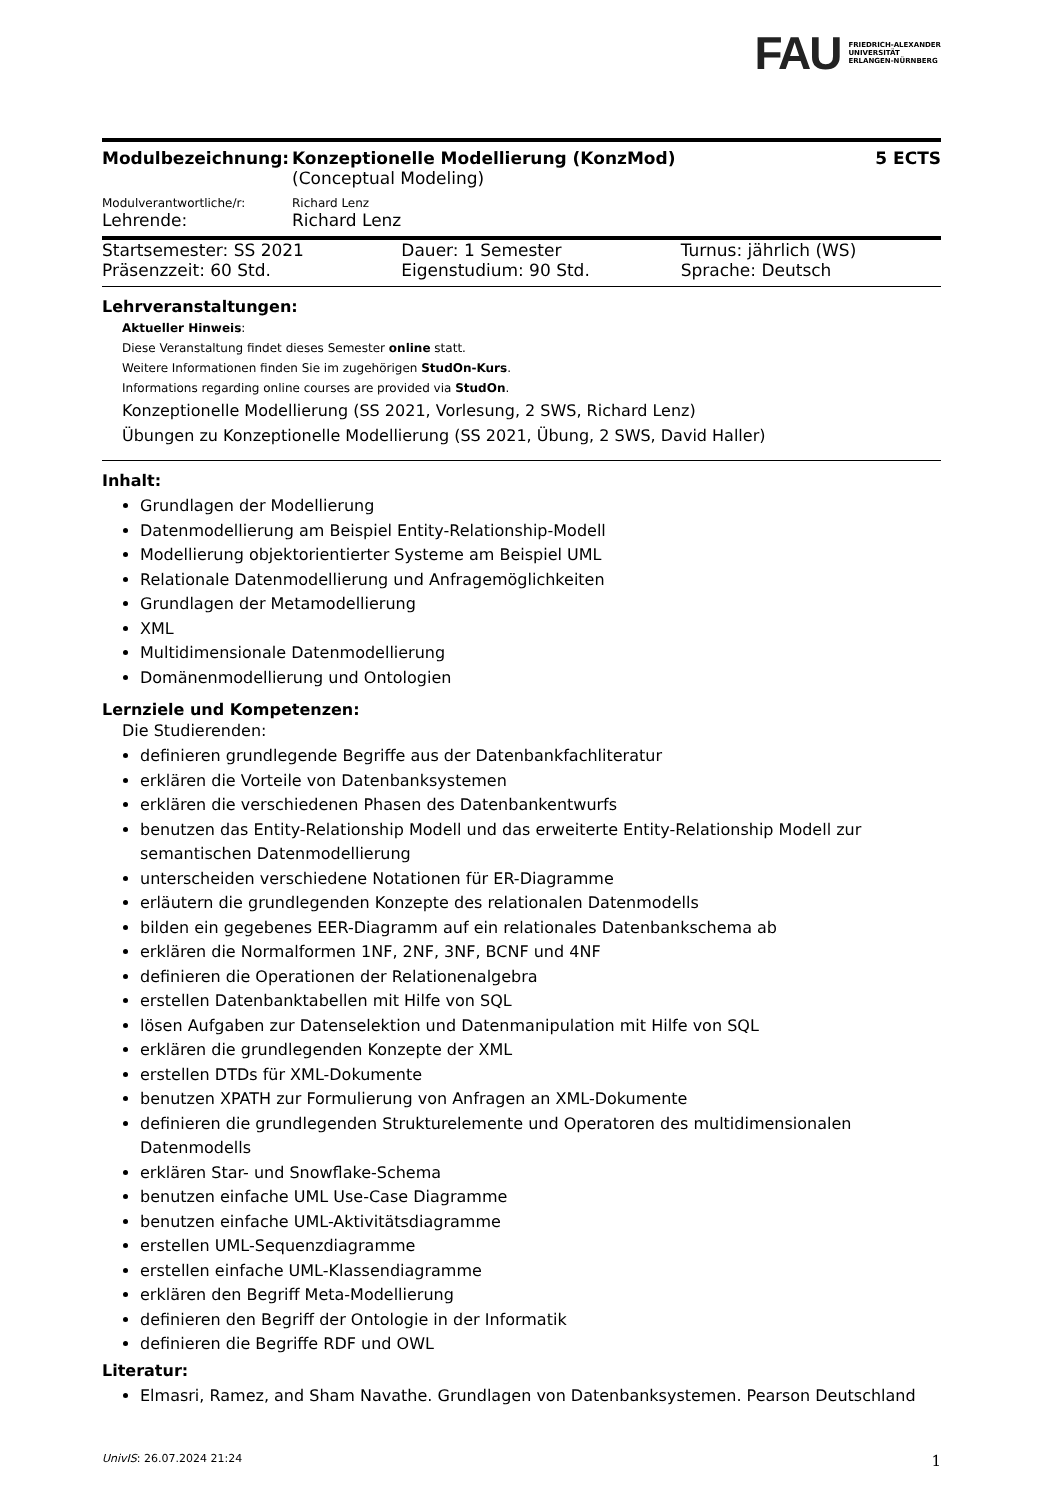FAU FRIEDRICH-ALEXANDER
UNIVERSITÄT
ERLANGEN-NÜRNBERG
| Modulbezeichnung: | Konzeptionelle Modellierung (KonzMod) (Conceptual Modeling) | 5 ECTS |
| Modulverantwortliche/r: | Richard Lenz | |
| Lehrende: | Richard Lenz | |
| Startsemester: SS 2021 | Dauer: 1 Semester | Turnus: jährlich (WS) |
| Präsenzzeit: 60 Std. | Eigenstudium: 90 Std. | Sprache: Deutsch |
Lehrveranstaltungen:
Aktueller Hinweis:
Diese Veranstaltung findet dieses Semester online statt.
Weitere Informationen finden Sie im zugehörigen StudOn-Kurs.
Informations regarding online courses are provided via StudOn.
Konzeptionelle Modellierung (SS 2021, Vorlesung, 2 SWS, Richard Lenz)
Übungen zu Konzeptionelle Modellierung (SS 2021, Übung, 2 SWS, David Haller)
Inhalt:
Grundlagen der Modellierung
Datenmodellierung am Beispiel Entity-Relationship-Modell
Modellierung objektorientierter Systeme am Beispiel UML
Relationale Datenmodellierung und Anfragemöglichkeiten
Grundlagen der Metamodellierung
XML
Multidimensionale Datenmodellierung
Domänenmodellierung und Ontologien
Lernziele und Kompetenzen:
Die Studierenden:
definieren grundlegende Begriffe aus der Datenbankfachliteratur
erklären die Vorteile von Datenbanksystemen
erklären die verschiedenen Phasen des Datenbankentwurfs
benutzen das Entity-Relationship Modell und das erweiterte Entity-Relationship Modell zur semantischen Datenmodellierung
unterscheiden verschiedene Notationen für ER-Diagramme
erläutern die grundlegenden Konzepte des relationalen Datenmodells
bilden ein gegebenes EER-Diagramm auf ein relationales Datenbankschema ab
erklären die Normalformen 1NF, 2NF, 3NF, BCNF und 4NF
definieren die Operationen der Relationenalgebra
erstellen Datenbanktabellen mit Hilfe von SQL
lösen Aufgaben zur Datenselektion und Datenmanipulation mit Hilfe von SQL
erklären die grundlegenden Konzepte der XML
erstellen DTDs für XML-Dokumente
benutzen XPATH zur Formulierung von Anfragen an XML-Dokumente
definieren die grundlegenden Strukturelemente und Operatoren des multidimensionalen Datenmodells
erklären Star- und Snowflake-Schema
benutzen einfache UML Use-Case Diagramme
benutzen einfache UML-Aktivitätsdiagramme
erstellen UML-Sequenzdiagramme
erstellen einfache UML-Klassendiagramme
erklären den Begriff Meta-Modellierung
definieren den Begriff der Ontologie in der Informatik
definieren die Begriffe RDF und OWL
Literatur:
Elmasri, Ramez, and Sham Navathe. Grundlagen von Datenbanksystemen. Pearson Deutschland
UnivIS: 26.07.2024 21:24 1